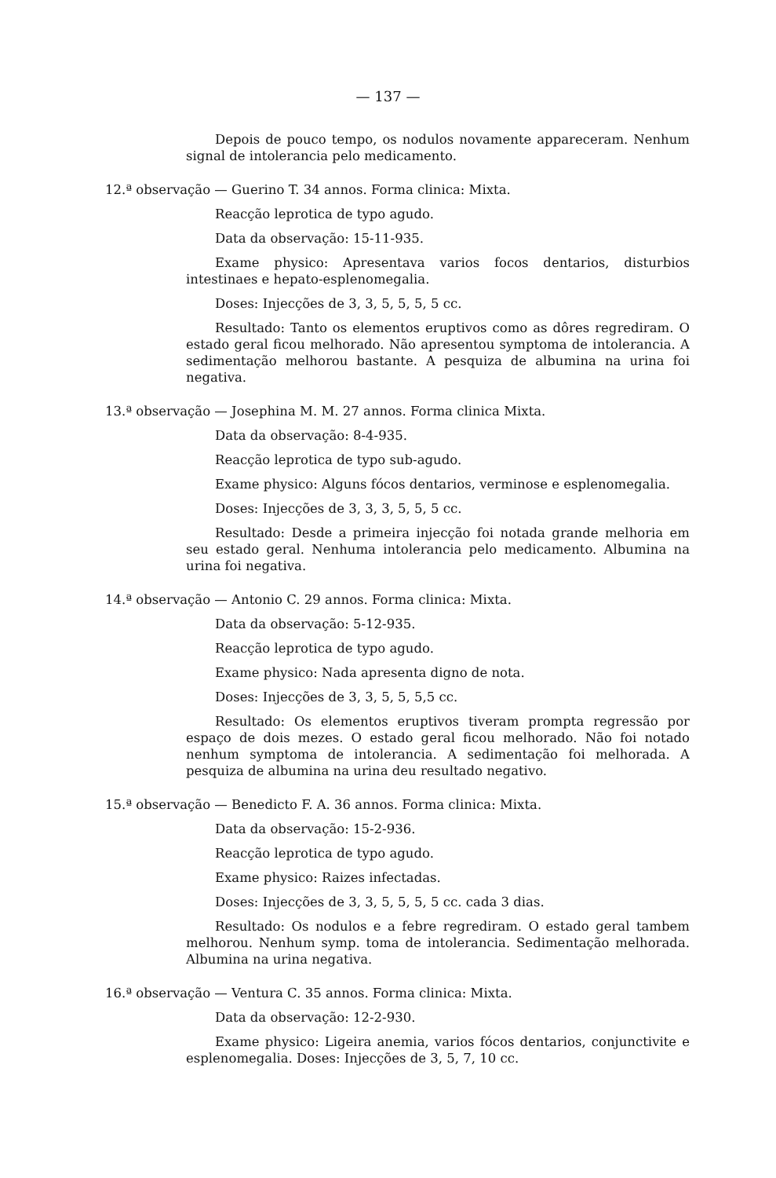— 137 —
Depois de pouco tempo, os nodulos novamente appareceram. Nenhum signal de intolerancia pelo medicamento.
12.ª observação — Guerino T. 34 annos. Forma clinica: Mixta.
Reacção leprotica de typo agudo.
Data da observação: 15-11-935.
Exame physico: Apresentava varios focos dentarios, disturbios intestinaes e hepato-esplenomegalia.
Doses: Injecções de 3, 3, 5, 5, 5, 5 cc.
Resultado: Tanto os elementos eruptivos como as dôres regrediram. O estado geral ficou melhorado. Não apresentou symptoma de intolerancia. A sedimentação melhorou bastante. A pesquiza de albumina na urina foi negativa.
13.ª observação — Josephina M. M. 27 annos. Forma clinica Mixta.
Data da observação: 8-4-935.
Reacção leprotica de typo sub-agudo.
Exame physico: Alguns fócos dentarios, verminose e esplenomegalia.
Doses: Injecções de 3, 3, 3, 5, 5, 5 cc.
Resultado: Desde a primeira injecção foi notada grande melhoria em seu estado geral. Nenhuma intolerancia pelo medicamento. Albumina na urina foi negativa.
14.ª observação — Antonio C. 29 annos. Forma clinica: Mixta.
Data da observação: 5-12-935.
Reacção leprotica de typo agudo.
Exame physico: Nada apresenta digno de nota.
Doses: Injecções de 3, 3, 5, 5, 5,5 cc.
Resultado: Os elementos eruptivos tiveram prompta regressão por espaço de dois mezes. O estado geral ficou melhorado. Não foi notado nenhum symptoma de intolerancia. A sedimentação foi melhorada. A pesquiza de albumina na urina deu resultado negativo.
15.ª observação — Benedicto F. A. 36 annos. Forma clinica: Mixta.
Data da observação: 15-2-936.
Reacção leprotica de typo agudo.
Exame physico: Raizes infectadas.
Doses: Injecções de 3, 3, 5, 5, 5, 5 cc. cada 3 dias.
Resultado: Os nodulos e a febre regrediram. O estado geral tambem melhorou. Nenhum symp. toma de intolerancia. Sedimentação melhorada. Albumina na urina negativa.
16.ª observação — Ventura C. 35 annos. Forma clinica: Mixta.
Data da observação: 12-2-930.
Exame physico: Ligeira anemia, varios fócos dentarios, conjunctivite e esplenomegalia. Doses: Injecções de 3, 5, 7, 10 cc.